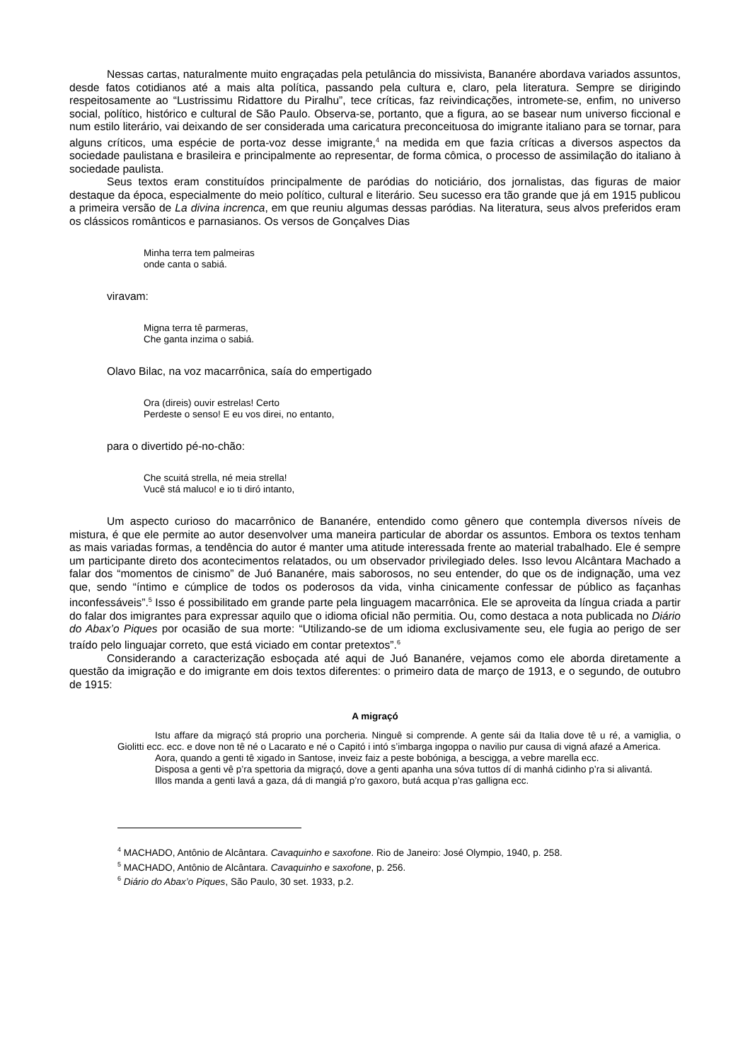Nessas cartas, naturalmente muito engraçadas pela petulância do missivista, Bananére abordava variados assuntos, desde fatos cotidianos até a mais alta política, passando pela cultura e, claro, pela literatura. Sempre se dirigindo respeitosamente ao “Lustrissimu Ridattore du Piralhu”, tece críticas, faz reivindicações, intromete-se, enfim, no universo social, político, histórico e cultural de São Paulo. Observa-se, portanto, que a figura, ao se basear num universo ficcional e num estilo literário, vai deixando de ser considerada uma caricatura preconceituosa do imigrante italiano para se tornar, para alguns críticos, uma espécie de porta-voz desse imigrante,<sup>4</sup> na medida em que fazia críticas a diversos aspectos da sociedade paulistana e brasileira e principalmente ao representar, de forma cômica, o processo de assimilação do italiano à sociedade paulista.
Seus textos eram constituídos principalmente de paródias do noticiário, dos jornalistas, das figuras de maior destaque da época, especialmente do meio político, cultural e literário. Seu sucesso era tão grande que já em 1915 publicou a primeira versão de La divina increnca, em que reuniu algumas dessas paródias. Na literatura, seus alvos preferidos eram os clássicos românticos e parnasianos. Os versos de Gonçalves Dias
Minha terra tem palmeiras
onde canta o sabiá.
viravam:
Migna terra tê parmeras,
Che ganta inzima o sabiá.
Olavo Bilac, na voz macarrônica, saía do empertigado
Ora (direis) ouvir estrelas! Certo
Perdeste o senso! E eu vos direi, no entanto,
para o divertido pé-no-chão:
Che scuitá strella, né meia strella!
Vucê stá maluco! e io ti diró intanto,
Um aspecto curioso do macarrônico de Bananére, entendido como gênero que contempla diversos níveis de mistura, é que ele permite ao autor desenvolver uma maneira particular de abordar os assuntos. Embora os textos tenham as mais variadas formas, a tendência do autor é manter uma atitude interessada frente ao material trabalhado. Ele é sempre um participante direto dos acontecimentos relatados, ou um observador privilegiado deles. Isso levou Alcântara Machado a falar dos “momentos de cinismo” de Juó Bananére, mais saborosos, no seu entender, do que os de indignação, uma vez que, sendo “íntimo e cúmplice de todos os poderosos da vida, vinha cinicamente confessar de público as façanhas inconfessáveis”.<sup>5</sup> Isso é possibilitado em grande parte pela linguagem macarrônica. Ele se aproveita da língua criada a partir do falar dos imigrantes para expressar aquilo que o idioma oficial não permitia. Ou, como destaca a nota publicada no Diário do Abax’o Piques por ocasião de sua morte: “Utilizando-se de um idioma exclusivamente seu, ele fugia ao perigo de ser traído pelo linguajar correto, que está viciado em contar pretextos”.<sup>6</sup>
Considerando a caracterização esboçada até aqui de Juó Bananére, vejamos como ele aborda diretamente a questão da imigração e do imigrante em dois textos diferentes: o primeiro data de março de 1913, e o segundo, de outubro de 1915:
A migraçó
Istu affare da migraçó stá proprio una porcheria. Ninguê si comprende. A gente sái da Italia dove tê u ré, a vamiglia, o Giolitti ecc. ecc. e dove non tê né o Lacarato e né o Capitó i intó s’imbarga ingoppa o navilio pur causa di vigná afazé a America.
Aora, quando a genti tê xigado in Santose, inveiz faiz a peste bobóniga, a bescigga, a vebre marella ecc.
Disposa a genti vê p’ra spettoria da migraçó, dove a genti apanha una sóva tuttos dí di manhá cidinho p’ra si alivantá.
Illos manda a genti lavá a gaza, dá di mangiá p’ro gaxoro, butá acqua p’ras galligna ecc.
<sup>4</sup> MACHADO, Antônio de Alcântara. Cavaquinho e saxofone. Rio de Janeiro: José Olympio, 1940, p. 258.
<sup>5</sup> MACHADO, Antônio de Alcântara. Cavaquinho e saxofone, p. 256.
<sup>6</sup> Diário do Abax’o Piques, São Paulo, 30 set. 1933, p.2.